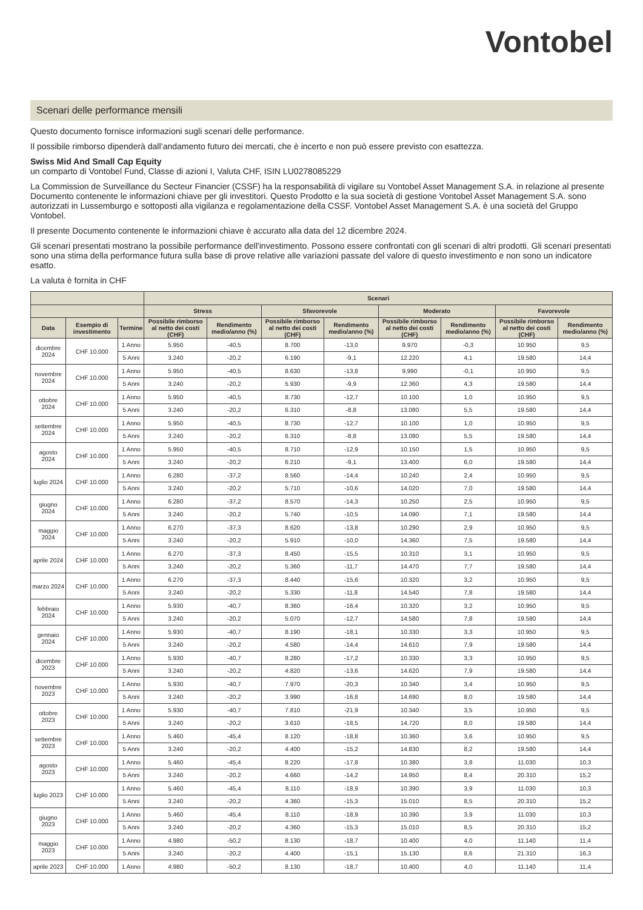Vontobel
Scenari delle performance mensili
Questo documento fornisce informazioni sugli scenari delle performance.
Il possibile rimborso dipenderà dall’andamento futuro dei mercati, che è incerto e non può essere previsto con esattezza.
Swiss Mid And Small Cap Equity
un comparto di Vontobel Fund, Classe di azioni I, Valuta CHF, ISIN LU0278085229
La Commission de Surveillance du Secteur Financier (CSSF) ha la responsabilità di vigilare su Vontobel Asset Management S.A. in relazione al presente Documento contenente le informazioni chiave per gli investitori. Questo Prodotto e la sua società di gestione Vontobel Asset Management S.A. sono autorizzati in Lussemburgo e sottoposti alla vigilanza e regolamentazione della CSSF. Vontobel Asset Management S.A. è una società del Gruppo Vontobel.
Il presente Documento contenente le informazioni chiave è accurato alla data del 12 dicembre 2024.
Gli scenari presentati mostrano la possibile performance dell'investimento. Possono essere confrontati con gli scenari di altri prodotti. Gli scenari presentati sono una stima della performance futura sulla base di prove relative alle variazioni passate del valore di questo investimento e non sono un indicatore esatto.
La valuta è fornita in CHF
| | | | Scenari | | | | | | | |
| --- | --- | --- | --- | --- | --- | --- | --- | --- | --- | --- |
| | | | Stress | | Sfavorevole | | Moderato | | Favorevole | |
| Data | Esempio di investimento | Termine | Possibile rimborso al netto dei costi (CHF) | Rendimento medio/anno (%) | Possibile rimborso al netto dei costi (CHF) | Rendimento medio/anno (%) | Possibile rimborso al netto dei costi (CHF) | Rendimento medio/anno (%) | Possibile rimborso al netto dei costi (CHF) | Rendimento medio/anno (%) |
| dicembre 2024 | CHF 10.000 | 1 Anno | 5.950 | -40,5 | 8.700 | -13,0 | 9.970 | -0,3 | 10.950 | 9,5 |
| | | 5 Anni | 3.240 | -20,2 | 6.190 | -9,1 | 12.220 | 4,1 | 19.580 | 14,4 |
| novembre 2024 | CHF 10.000 | 1 Anno | 5.950 | -40,5 | 8.630 | -13,8 | 9.990 | -0,1 | 10.950 | 9,5 |
| | | 5 Anni | 3.240 | -20,2 | 5.930 | -9,9 | 12.360 | 4,3 | 19.580 | 14,4 |
| ottobre 2024 | CHF 10.000 | 1 Anno | 5.950 | -40,5 | 8.730 | -12,7 | 10.100 | 1,0 | 10.950 | 9,5 |
| | | 5 Anni | 3.240 | -20,2 | 6.310 | -8,8 | 13.080 | 5,5 | 19.580 | 14,4 |
| settembre 2024 | CHF 10.000 | 1 Anno | 5.950 | -40,5 | 8.730 | -12,7 | 10.100 | 1,0 | 10.950 | 9,5 |
| | | 5 Anni | 3.240 | -20,2 | 6.310 | -8,8 | 13.080 | 5,5 | 19.580 | 14,4 |
| agosto 2024 | CHF 10.000 | 1 Anno | 5.950 | -40,5 | 8.710 | -12,9 | 10.150 | 1,5 | 10.950 | 9,5 |
| | | 5 Anni | 3.240 | -20,2 | 6.210 | -9,1 | 13.400 | 6,0 | 19.580 | 14,4 |
| luglio 2024 | CHF 10.000 | 1 Anno | 6.280 | -37,2 | 8.560 | -14,4 | 10.240 | 2,4 | 10.950 | 9,5 |
| | | 5 Anni | 3.240 | -20,2 | 5.710 | -10,6 | 14.020 | 7,0 | 19.580 | 14,4 |
| giugno 2024 | CHF 10.000 | 1 Anno | 6.280 | -37,2 | 8.570 | -14,3 | 10.250 | 2,5 | 10.950 | 9,5 |
| | | 5 Anni | 3.240 | -20,2 | 5.740 | -10,5 | 14.090 | 7,1 | 19.580 | 14,4 |
| maggio 2024 | CHF 10.000 | 1 Anno | 6.270 | -37,3 | 8.620 | -13,8 | 10.290 | 2,9 | 10.950 | 9,5 |
| | | 5 Anni | 3.240 | -20,2 | 5.910 | -10,0 | 14.360 | 7,5 | 19.580 | 14,4 |
| aprile 2024 | CHF 10.000 | 1 Anno | 6.270 | -37,3 | 8.450 | -15,5 | 10.310 | 3,1 | 10.950 | 9,5 |
| | | 5 Anni | 3.240 | -20,2 | 5.360 | -11,7 | 14.470 | 7,7 | 19.580 | 14,4 |
| marzo 2024 | CHF 10.000 | 1 Anno | 6.270 | -37,3 | 8.440 | -15,6 | 10.320 | 3,2 | 10.950 | 9,5 |
| | | 5 Anni | 3.240 | -20,2 | 5.330 | -11,8 | 14.540 | 7,8 | 19.580 | 14,4 |
| febbraio 2024 | CHF 10.000 | 1 Anno | 5.930 | -40,7 | 8.360 | -16,4 | 10.320 | 3,2 | 10.950 | 9,5 |
| | | 5 Anni | 3.240 | -20,2 | 5.070 | -12,7 | 14.580 | 7,8 | 19.580 | 14,4 |
| gennaio 2024 | CHF 10.000 | 1 Anno | 5.930 | -40,7 | 8.190 | -18,1 | 10.330 | 3,3 | 10.950 | 9,5 |
| | | 5 Anni | 3.240 | -20,2 | 4.580 | -14,4 | 14.610 | 7,9 | 19.580 | 14,4 |
| dicembre 2023 | CHF 10.000 | 1 Anno | 5.930 | -40,7 | 8.280 | -17,2 | 10.330 | 3,3 | 10.950 | 9,5 |
| | | 5 Anni | 3.240 | -20,2 | 4.820 | -13,6 | 14.620 | 7,9 | 19.580 | 14,4 |
| novembre 2023 | CHF 10.000 | 1 Anno | 5.930 | -40,7 | 7.970 | -20,3 | 10.340 | 3,4 | 10.950 | 9,5 |
| | | 5 Anni | 3.240 | -20,2 | 3.990 | -16,8 | 14.690 | 8,0 | 19.580 | 14,4 |
| ottobre 2023 | CHF 10.000 | 1 Anno | 5.930 | -40,7 | 7.810 | -21,9 | 10.340 | 3,5 | 10.950 | 9,5 |
| | | 5 Anni | 3.240 | -20,2 | 3.610 | -18,5 | 14.720 | 8,0 | 19.580 | 14,4 |
| settembre 2023 | CHF 10.000 | 1 Anno | 5.460 | -45,4 | 8.120 | -18,8 | 10.360 | 3,6 | 10.950 | 9,5 |
| | | 5 Anni | 3.240 | -20,2 | 4.400 | -15,2 | 14.830 | 8,2 | 19.580 | 14,4 |
| agosto 2023 | CHF 10.000 | 1 Anno | 5.460 | -45,4 | 8.220 | -17,8 | 10.380 | 3,8 | 11.030 | 10,3 |
| | | 5 Anni | 3.240 | -20,2 | 4.660 | -14,2 | 14.950 | 8,4 | 20.310 | 15,2 |
| luglio 2023 | CHF 10.000 | 1 Anno | 5.460 | -45,4 | 8.110 | -18,9 | 10.390 | 3,9 | 11.030 | 10,3 |
| | | 5 Anni | 3.240 | -20,2 | 4.360 | -15,3 | 15.010 | 8,5 | 20.310 | 15,2 |
| giugno 2023 | CHF 10.000 | 1 Anno | 5.460 | -45,4 | 8.110 | -18,9 | 10.390 | 3,9 | 11.030 | 10,3 |
| | | 5 Anni | 3.240 | -20,2 | 4.360 | -15,3 | 15.010 | 8,5 | 20.310 | 15,2 |
| maggio 2023 | CHF 10.000 | 1 Anno | 4.980 | -50,2 | 8.130 | -18,7 | 10.400 | 4,0 | 11.140 | 11,4 |
| | | 5 Anni | 3.240 | -20,2 | 4.400 | -15,1 | 15.130 | 8,6 | 21.310 | 16,3 |
| aprile 2023 | CHF 10.000 | 1 Anno | 4.980 | -50,2 | 8.130 | -18,7 | 10.400 | 4,0 | 11.140 | 11,4 |